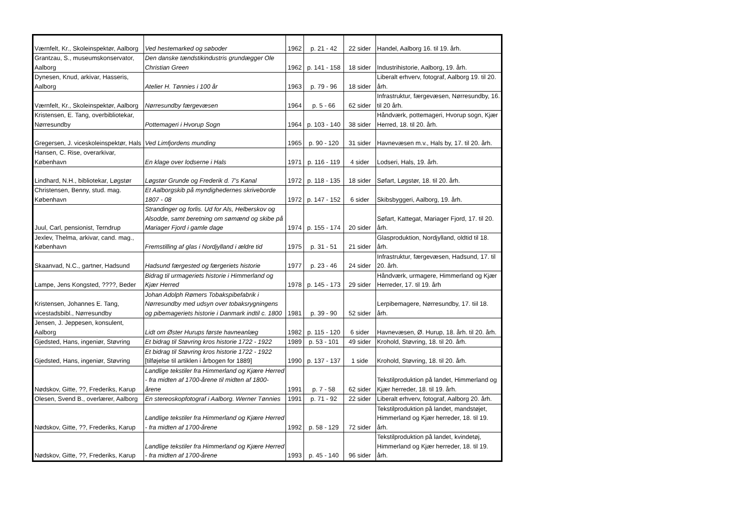| Værnfelt, Kr., Skoleinspektør, Aalborg | Ved hestemarked og søboder | 1962 | p. 21 - 42 | 22 sider | Handel, Aalborg 16. til 19. årh. |
| Grantzau, S., museumskonservator, Aalborg | Den danske tændstikindustris grundægger Ole Christian Green | 1962 | p. 141 - 158 | 18 sider | Industrihistorie, Aalborg, 19. årh. |
| Dynesen, Knud, arkivar, Hasseris, Aalborg | Atelier H. Tønnies i 100 år | 1963 | p. 79 - 96 | 18 sider | Liberalt erhverv, fotograf, Aalborg 19. til 20. årh. |
| Værnfelt, Kr., Skoleinspektør, Aalborg | Nørresundby færgevæsen | 1964 | p. 5 - 66 | 62 sider | Infrastruktur, færgevæsen, Nørresundby, 16. til 20 årh. |
| Kristensen, E. Tang, overbibliotekar, Nørresundby | Pottemageri i Hvorup Sogn | 1964 | p. 103 - 140 | 38 sider | Håndværk, pottemageri, Hvorup sogn, Kjær Herred, 18. til 20. årh. |
| Gregersen, J. viceskoleinspektør, Hals | Ved Limfjordens munding | 1965 | p. 90 - 120 | 31 sider | Havnevæsen m.v., Hals by, 17. til 20. årh. |
| Hansen, C. Rise, overarkivar, København | En klage over lodserne i Hals | 1971 | p. 116 - 119 | 4 sider | Lodseri, Hals, 19. årh. |
| Lindhard, N.H., bibliotekar, Løgstør | Løgstør Grunde og Frederik d. 7's Kanal | 1972 | p. 118 - 135 | 18 sider | Søfart, Løgstør, 18. til 20. årh. |
| Christensen, Benny, stud. mag. København | Et Aalborgskib på myndighedernes skriveborde 1807 - 08 | 1972 | p. 147 - 152 | 6 sider | Skibsbyggeri, Aalborg, 19. årh. |
| Juul, Carl, pensionist, Terndrup | Strandinger og forlis. Ud for Als, Helberskov og Alsodde, samt beretning om sømænd og skibe på Mariager Fjord i gamle dage | 1974 | p. 155 - 174 | 20 sider | Søfart, Kattegat, Mariager Fjord, 17. til 20. årh. |
| Jexlev, Thelma, arkivar, cand. mag., København | Fremstilling af glas i Nordjylland i ældre tid | 1975 | p. 31 - 51 | 21 sider | Glasproduktion, Nordjylland, oldtid til 18. årh. |
| Skaanvad, N.C., gartner, Hadsund | Hadsund færgested og færgeriets historie | 1977 | p. 23 - 46 | 24 sider | Infrastruktur, færgevæsen, Hadsund, 17. til 20. årh. |
| Lampe, Jens Kongsted, ????, Beder | Bidrag til urmageriets historie i Himmerland og Kjær Herred | 1978 | p. 145 - 173 | 29 sider | Håndværk, urmagere, Himmerland og Kjær Herreder, 17. til 19. årh |
| Kristensen, Johannes E. Tang, vicestadsbibl., Nørresundby | Johan Adolph Rømers Tobakspibefabrik i Nørresundby med udsyn over tobaksrygningens og pibemageriets historie i Danmark indtil c. 1800 | 1981 | p. 39 - 90 | 52 sider | Lerpibemagere, Nørresundby, 17. tiil 18. årh. |
| Jensen, J. Jeppesen, konsulent, Aalborg | Lidt om Øster Hurups første havneanlæg | 1982 | p. 115 - 120 | 6 sider | Havnevæsen, Ø. Hurup, 18. årh. til 20. årh. |
| Gjedsted, Hans, ingeniør, Støvring | Et bidrag til Støvring kros historie 1722 - 1922 | 1989 | p. 53 - 101 | 49 sider | Krohold, Støvring, 18. til 20. årh. |
| Gjedsted, Hans, ingeniør, Støvring | Et bidrag til Støvring kros historie 1722 - 1922 [tilføjelse til artiklen i årbogen for 1889] | 1990 | p. 137 - 137 | 1 side | Krohold, Støvring, 18. til 20. årh. |
| Nødskov, Gitte, ??, Frederiks, Karup | Landlige tekstiler fra Himmerland og Kjære Herred - fra midten af 1700-årene til midten af 1800- årene | 1991 | p. 7 - 58 | 62 sider | Tekstilproduktion på landet, Himmerland og Kjær herreder, 18. til 19. årh. |
| Olesen, Svend B., overlærer, Aalborg | En stereoskopfotograf i Aalborg. Werner Tønnies | 1991 | p. 71 - 92 | 22 sider | Liberalt erhverv, fotograf, Aalborg 20. årh. |
| Nødskov, Gitte, ??, Frederiks, Karup | Landlige tekstiler fra Himmerland og Kjære Herred - fra midten af 1700-årene | 1992 | p. 58 - 129 | 72 sider | Tekstilproduktion på landet, mandstøjet, Himmerland og Kjær herreder, 18. til 19. årh. |
| Nødskov, Gitte, ??, Frederiks, Karup | Landlige tekstiler fra Himmerland og Kjære Herred - fra midten af 1700-årene | 1993 | p. 45 - 140 | 96 sider | Tekstilproduktion på landet, kvindetøj, Himmerland og Kjær herreder, 18. til 19. årh. |